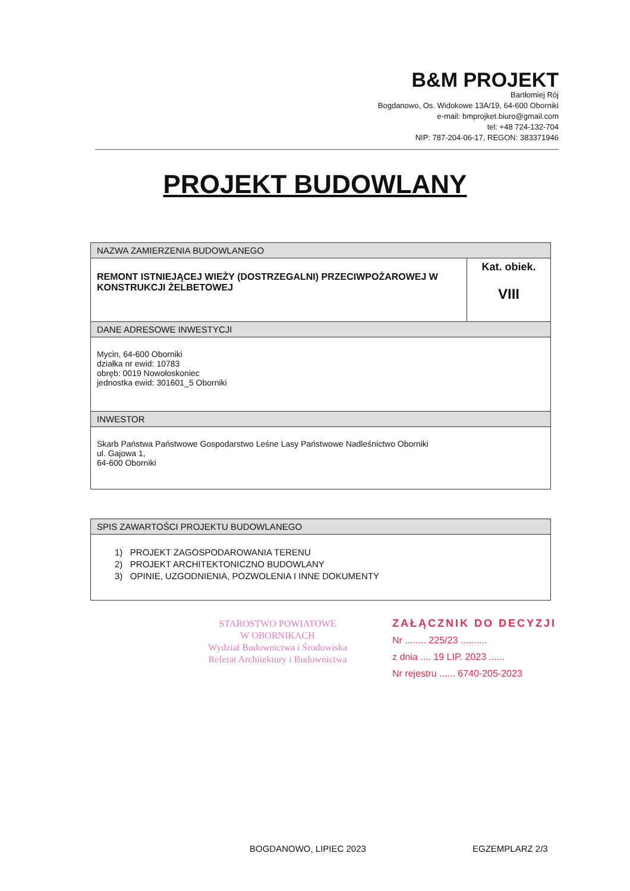B&M PROJEKT
Bartłomiej Rój
Bogdanowo, Os. Widokowe 13A/19, 64-600 Oborniki
e-mail: bmprojket.biuro@gmail.com
tel: +48 724-132-704
NIP: 787-204-06-17, REGON: 383371946
PROJEKT BUDOWLANY
| NAZWA ZAMIERZENIA BUDOWLANEGO | |
| REMONT ISTNIEJĄCEJ WIEŻY (DOSTRZEGALNI) PRZECIWPOŻAROWEJ W KONSTRUKCJI ŻELBETOWEJ | Kat. obiek. VIII |
| DANE ADRESOWE INWESTYCJI | |
| Mycin, 64-600 Oborniki działka nr ewid: 10783 obręb: 0019 Nowołoskoniec jednostka ewid: 301601_5 Oborniki | |
| INWESTOR | |
| Skarb Państwa Państwowe Gospodarstwo Leśne Lasy Państwowe Nadleśnictwo Oborniki ul. Gajowa 1, 64-600 Oborniki | |
| SPIS ZAWARTOŚCI PROJEKTU BUDOWLANEGO |
| 1) PROJEKT ZAGOSPODAROWANIA TERENU 2) PROJEKT ARCHITEKTONICZNO BUDOWLANY 3) OPINIE, UZGODNIENIA, POZWOLENIA I INNE DOKUMENTY |
STAROSTWO POWIATOWE
W OBORNIKACH
Wydział Budownictwa i Środowiska
Referat Architektury i Budownictwa
ZAŁĄCZNIK DO DECYZJI
Nr ........ 225/23 ..........
z dnia .... 19 LIP. 2023 ......
Nr rejestru ...... 6740-205-2023
BOGDANOWO, LIPIEC 2023 EGZEMPLARZ 2/3